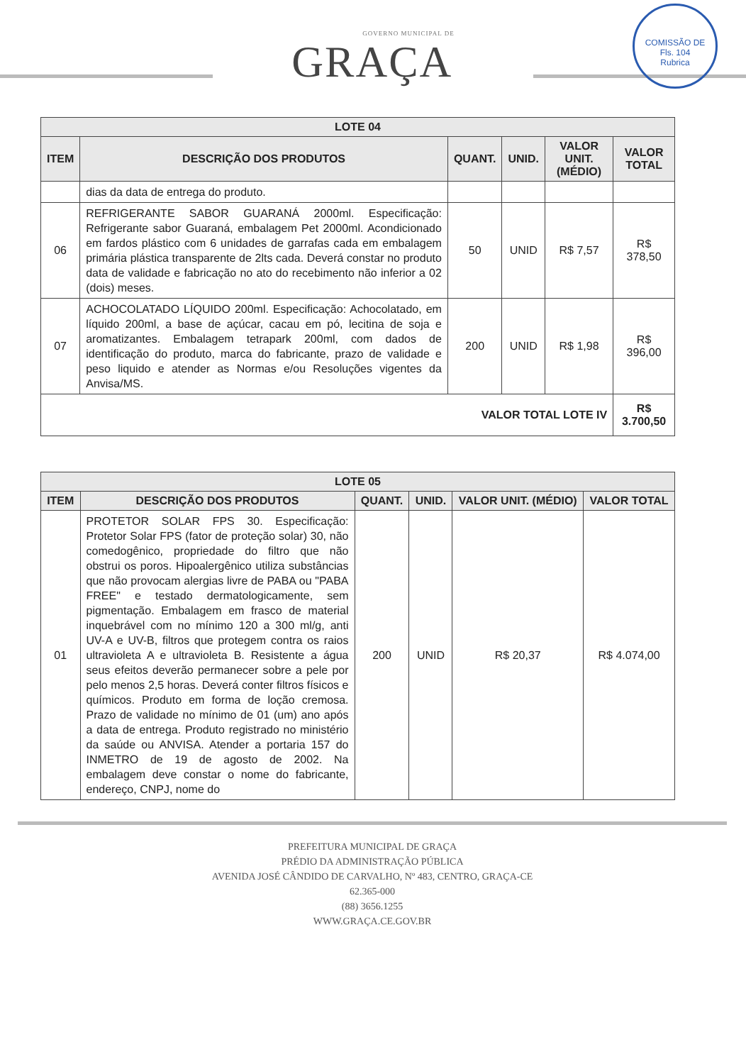GOVERNO MUNICIPAL DE
GRAÇA
COMISSÃO DE
Fls. 104
Rubrica
| LOTE 04 | | | | | |
| --- | --- | --- | --- | --- | --- |
| ITEM | DESCRIÇÃO DOS PRODUTOS | QUANT. | UNID. | VALOR UNIT. (MÉDIO) | VALOR TOTAL |
| | dias da data de entrega do produto. | | | | |
| 06 | REFRIGERANTE SABOR GUARANÁ 2000ml. Especificação: Refrigerante sabor Guaraná, embalagem Pet 2000ml. Acondicionado em fardos plástico com 6 unidades de garrafas cada em embalagem primária plástica transparente de 2lts cada. Deverá constar no produto data de validade e fabricação no ato do recebimento não inferior a 02 (dois) meses. | 50 | UNID | R$ 7,57 | R$ 378,50 |
| 07 | ACHOCOLATADO LÍQUIDO 200ml. Especificação: Achocolatado, em líquido 200ml, a base de açúcar, cacau em pó, lecitina de soja e aromatizantes. Embalagem tetrapark 200ml, com dados de identificação do produto, marca do fabricante, prazo de validade e peso liquido e atender as Normas e/ou Resoluções vigentes da Anvisa/MS. | 200 | UNID | R$ 1,98 | R$ 396,00 |
| VALOR TOTAL LOTE IV | | | | | R$ 3.700,50 |
| LOTE 05 | | | | | |
| --- | --- | --- | --- | --- | --- |
| ITEM | DESCRIÇÃO DOS PRODUTOS | QUANT. | UNID. | VALOR UNIT. (MÉDIO) | VALOR TOTAL |
| 01 | PROTETOR SOLAR FPS 30. Especificação: Protetor Solar FPS (fator de proteção solar) 30, não comedogênico, propriedade do filtro que não obstrui os poros. Hipoalergênico utiliza substâncias que não provocam alergias livre de PABA ou "PABA FREE" e testado dermatologicamente, sem pigmentação. Embalagem em frasco de material inquebrável com no mínimo 120 a 300 ml/g, anti UV-A e UV-B, filtros que protegem contra os raios ultravioleta A e ultravioleta B. Resistente a água seus efeitos deverão permanecer sobre a pele por pelo menos 2,5 horas. Deverá conter filtros físicos e químicos. Produto em forma de loção cremosa. Prazo de validade no mínimo de 01 (um) ano após a data de entrega. Produto registrado no ministério da saúde ou ANVISA. Atender a portaria 157 do INMETRO de 19 de agosto de 2002. Na embalagem deve constar o nome do fabricante, endereço, CNPJ, nome do | 200 | UNID | R$ 20,37 | R$ 4.074,00 |
PREFEITURA MUNICIPAL DE GRAÇA
PRÉDIO DA ADMINISTRAÇÃO PÚBLICA
AVENIDA JOSÉ CÂNDIDO DE CARVALHO, Nº 483, CENTRO, GRAÇA-CE
62.365-000
(88) 3656.1255
WWW.GRAÇA.CE.GOV.BR